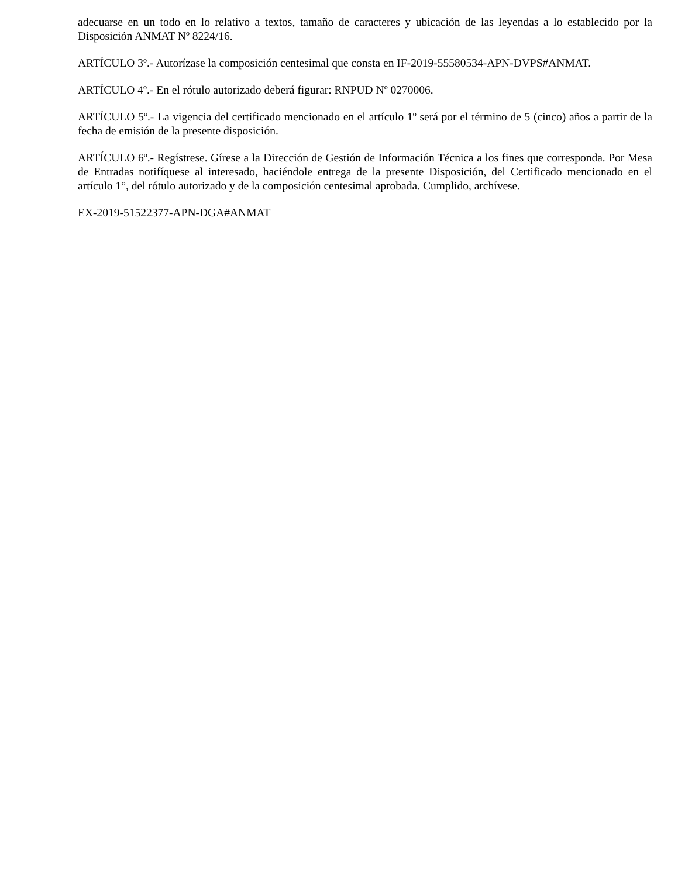adecuarse en un todo en lo relativo a textos, tamaño de caracteres y ubicación de las leyendas a lo establecido por la Disposición ANMAT Nº 8224/16.
ARTÍCULO 3º.- Autorízase la composición centesimal que consta en IF-2019-55580534-APN-DVPS#ANMAT.
ARTÍCULO 4º.- En el rótulo autorizado deberá figurar: RNPUD Nº 0270006.
ARTÍCULO 5º.- La vigencia del certificado mencionado en el artículo 1º será por el término de 5 (cinco) años a partir de la fecha de emisión de la presente disposición.
ARTÍCULO 6º.- Regístrese. Gírese a la Dirección de Gestión de Información Técnica a los fines que corresponda. Por Mesa de Entradas notifíquese al interesado, haciéndole entrega de la presente Disposición, del Certificado mencionado en el artículo 1°, del rótulo autorizado y de la composición centesimal aprobada. Cumplido, archívese.
EX-2019-51522377-APN-DGA#ANMAT